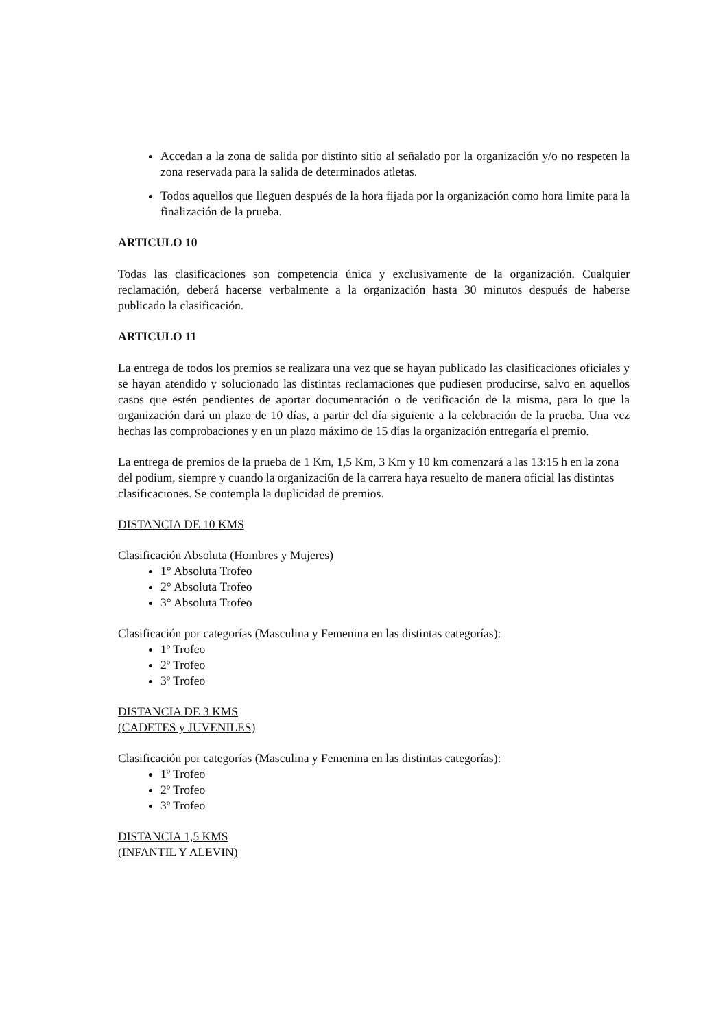Accedan a la zona de salida por distinto sitio al señalado por la organización y/o no respeten la zona reservada para la salida de determinados atletas.
Todos aquellos que lleguen después de la hora fijada por la organización como hora limite para la finalización de la prueba.
ARTICULO 10
Todas las clasificaciones son competencia única y exclusivamente de la organización. Cualquier reclamación, deberá hacerse verbalmente a la organización hasta 30 minutos después de haberse publicado la clasificación.
ARTICULO 11
La entrega de todos los premios se realizara una vez que se hayan publicado las clasificaciones oficiales y se hayan atendido y solucionado las distintas reclamaciones que pudiesen producirse, salvo en aquellos casos que estén pendientes de aportar documentación o de verificación de la misma, para lo que la organización dará un plazo de 10 días, a partir del día siguiente a la celebración de la prueba. Una vez hechas las comprobaciones y en un plazo máximo de 15 días la organización entregaría el premio.
La entrega de premios de la prueba de 1 Km, 1,5 Km, 3 Km y 10 km comenzará a las 13:15 h en la zona del podium, siempre y cuando la organizaci6n de la carrera haya resuelto de manera oficial las distintas clasificaciones. Se contempla la duplicidad de premios.
DISTANCIA DE 10 KMS
Clasificación Absoluta (Hombres y Mujeres)
1° Absoluta Trofeo
2° Absoluta Trofeo
3° Absoluta Trofeo
Clasificación por categorías (Masculina y Femenina en las distintas categorías):
1º Trofeo
2º Trofeo
3º Trofeo
DISTANCIA DE 3 KMS
(CADETES y JUVENILES)
Clasificación por categorías (Masculina y Femenina en las distintas categorías):
1º Trofeo
2º Trofeo
3º Trofeo
DISTANCIA 1,5 KMS
(INFANTIL Y ALEVIN)